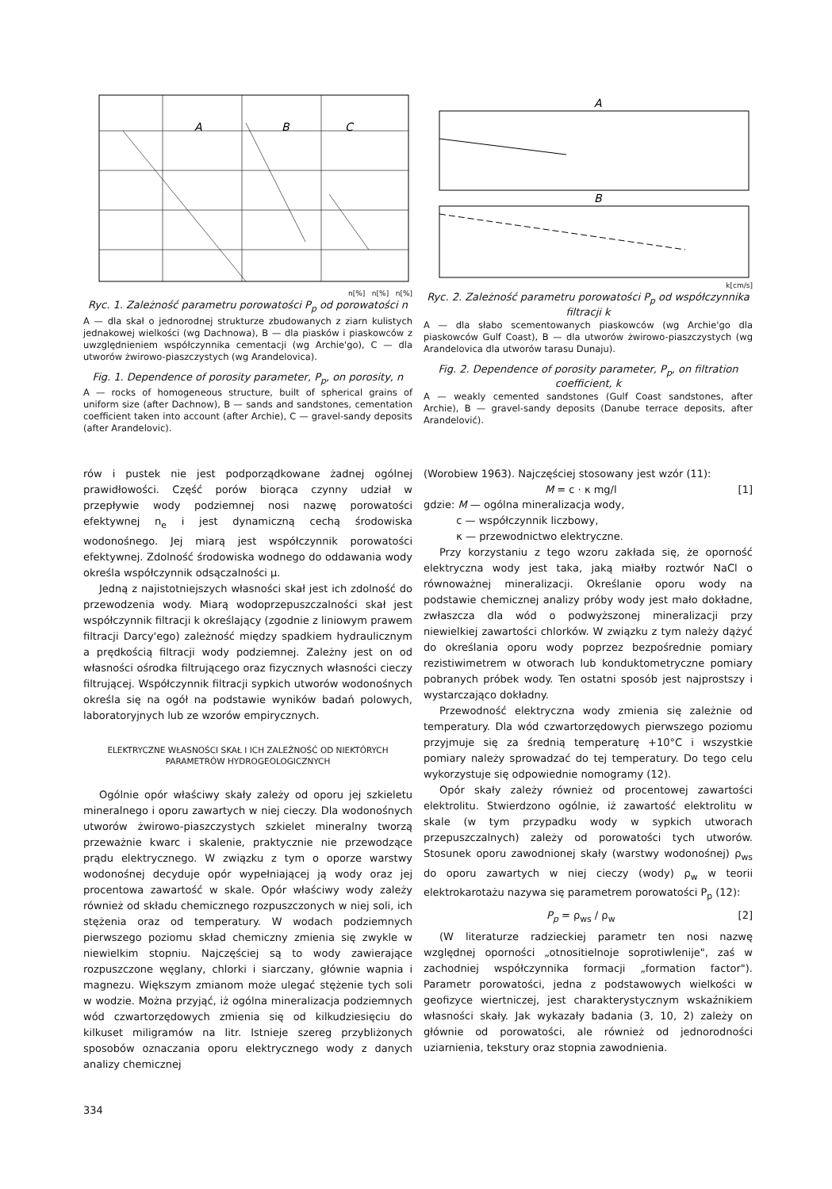A
B
C
n[%] n[%] n[%]
Ryc. 1. Zależność parametru porowatości P<sub>p</sub> od porowatości n
A — dla skał o jednorodnej strukturze zbudowanych z ziarn kulistych jednakowej wielkości (wg Dachnowa), B — dla piasków i piaskowców z uwzględnieniem współczynnika cementacji (wg Archie'go), C — dla utworów żwirowo-piaszczystych (wg Arandelovica).
Fig. 1. Dependence of porosity parameter, P<sub>p</sub>, on porosity, n
A — rocks of homogeneous structure, built of spherical grains of uniform size (after Dachnow), B — sands and sandstones, cementation coefficient taken into account (after Archie), C — gravel-sandy deposits (after Arandelovic).
A
B
k[cm/s]
Ryc. 2. Zależność parametru porowatości P<sub>p</sub> od współczynnika filtracji k
A — dla słabo scementowanych piaskowców (wg Archie'go dla piaskowców Gulf Coast), B — dla utworów żwirowo-piaszczystych (wg Arandelovica dla utworów tarasu Dunaju).
Fig. 2. Dependence of porosity parameter, P<sub>p</sub>, on filtration coefficient, k
A — weakly cemented sandstones (Gulf Coast sandstones, after Archie), B — gravel-sandy deposits (Danube terrace deposits, after Arandelović).
rów i pustek nie jest podporządkowane żadnej ogólnej prawidłowości. Część porów biorąca czynny udział w przepływie wody podziemnej nosi nazwę porowatości efektywnej n<sub>e</sub> i jest dynamiczną cechą środowiska wodonośnego. Jej miarą jest współczynnik porowatości efektywnej. Zdolność środowiska wodnego do oddawania wody określa współczynnik odsączalności μ.
Jedną z najistotniejszych własności skał jest ich zdolność do przewodzenia wody. Miarą wodoprzepuszczalności skał jest współczynnik filtracji k określający (zgodnie z liniowym prawem filtracji Darcy'ego) zależność między spadkiem hydraulicznym a prędkością filtracji wody podziemnej. Zależny jest on od własności ośrodka filtrującego oraz fizycznych własności cieczy filtrującej. Współczynnik filtracji sypkich utworów wodonośnych określa się na ogół na podstawie wyników badań polowych, laboratoryjnych lub ze wzorów empirycznych.
ELEKTRYCZNE WŁASNOŚCI SKAŁ I ICH ZALEŻNOŚĆ OD NIEKTÓRYCH PARAMETRÓW HYDROGEOLOGICZNYCH
Ogólnie opór właściwy skały zależy od oporu jej szkieletu mineralnego i oporu zawartych w niej cieczy. Dla wodonośnych utworów żwirowo-piaszczystych szkielet mineralny tworzą przeważnie kwarc i skalenie, praktycznie nie przewodzące prądu elektrycznego. W związku z tym o oporze warstwy wodonośnej decyduje opór wypełniającej ją wody oraz jej procentowa zawartość w skale. Opór właściwy wody zależy również od składu chemicznego rozpuszczonych w niej soli, ich stężenia oraz od temperatury. W wodach podziemnych pierwszego poziomu skład chemiczny zmienia się zwykle w niewielkim stopniu. Najczęściej są to wody zawierające rozpuszczone węglany, chlorki i siarczany, głównie wapnia i magnezu. Większym zmianom może ulegać stężenie tych soli w wodzie. Można przyjąć, iż ogólna mineralizacja podziemnych wód czwartorzędowych zmienia się od kilkudziesięciu do kilkuset miligramów na litr. Istnieje szereg przybliżonych sposobów oznaczania oporu elektrycznego wody z danych analizy chemicznej
(Worobiew 1963). Najczęściej stosowany jest wzór (11):
M = c · κ mg/l [1]
gdzie: M — ogólna mineralizacja wody,
c — współczynnik liczbowy,
κ — przewodnictwo elektryczne.
Przy korzystaniu z tego wzoru zakłada się, że oporność elektryczna wody jest taka, jaką miałby roztwór NaCl o równoważnej mineralizacji. Określanie oporu wody na podstawie chemicznej analizy próby wody jest mało dokładne, zwłaszcza dla wód o podwyższonej mineralizacji przy niewielkiej zawartości chlorków. W związku z tym należy dążyć do określania oporu wody poprzez bezpośrednie pomiary rezistiwimetrem w otworach lub konduktometryczne pomiary pobranych próbek wody. Ten ostatni sposób jest najprostszy i wystarczająco dokładny.
Przewodność elektryczna wody zmienia się zależnie od temperatury. Dla wód czwartorzędowych pierwszego poziomu przyjmuje się za średnią temperaturę +10°C i wszystkie pomiary należy sprowadzać do tej temperatury. Do tego celu wykorzystuje się odpowiednie nomogramy (12).
Opór skały zależy również od procentowej zawartości elektrolitu. Stwierdzono ogólnie, iż zawartość elektrolitu w skale (w tym przypadku wody w sypkich utworach przepuszczalnych) zależy od porowatości tych utworów. Stosunek oporu zawodnionej skały (warstwy wodonośnej) ρ<sub>ws</sub> do oporu zawartych w niej cieczy (wody) ρ<sub>w</sub> w teorii elektrokarotażu nazywa się parametrem porowatości P<sub>p</sub> (12):
P<sub>p</sub> = ρ<sub>ws</sub> / ρ<sub>w</sub> [2]
(W literaturze radzieckiej parametr ten nosi nazwę względnej oporności „otnositielnoje soprotiwlenije", zaś w zachodniej współczynnika formacji „formation factor"). Parametr porowatości, jedna z podstawowych wielkości w geofizyce wiertniczej, jest charakterystycznym wskaźnikiem własności skały. Jak wykazały badania (3, 10, 2) zależy on głównie od porowatości, ale również od jednorodności uziarnienia, tekstury oraz stopnia zawodnienia.
334